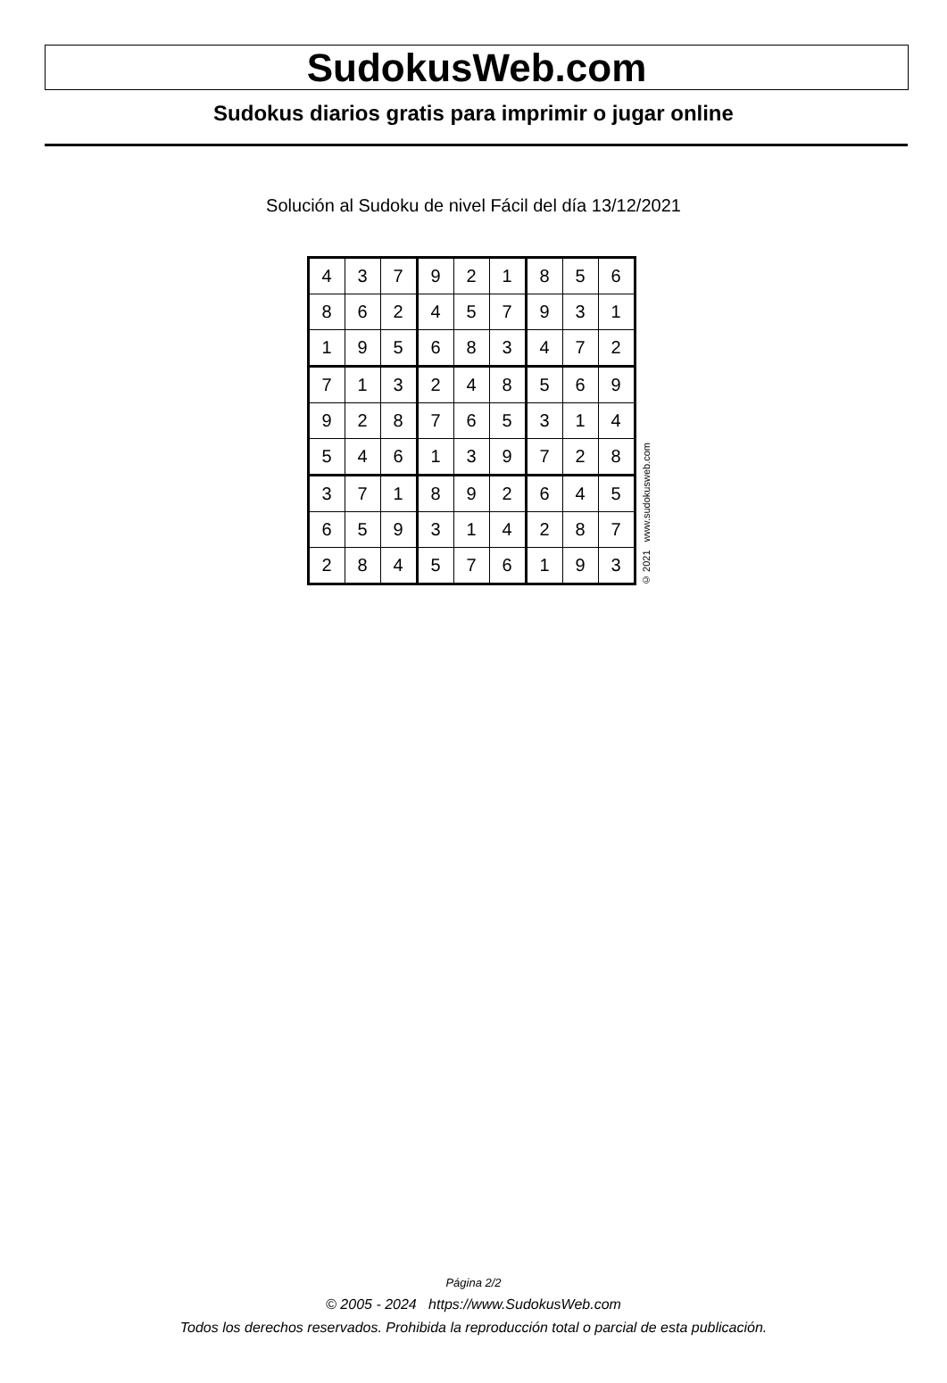SudokusWeb.com
Sudokus diarios gratis para imprimir o jugar online
Solución al Sudoku de nivel Fácil del día 13/12/2021
| 4 | 3 | 7 | 9 | 2 | 1 | 8 | 5 | 6 |
| 8 | 6 | 2 | 4 | 5 | 7 | 9 | 3 | 1 |
| 1 | 9 | 5 | 6 | 8 | 3 | 4 | 7 | 2 |
| 7 | 1 | 3 | 2 | 4 | 8 | 5 | 6 | 9 |
| 9 | 2 | 8 | 7 | 6 | 5 | 3 | 1 | 4 |
| 5 | 4 | 6 | 1 | 3 | 9 | 7 | 2 | 8 |
| 3 | 7 | 1 | 8 | 9 | 2 | 6 | 4 | 5 |
| 6 | 5 | 9 | 3 | 1 | 4 | 2 | 8 | 7 |
| 2 | 8 | 4 | 5 | 7 | 6 | 1 | 9 | 3 |
© 2021 www.sudokusweb.com
Página 2/2
© 2005 - 2024 https://www.SudokusWeb.com
Todos los derechos reservados. Prohibida la reproducción total o parcial de esta publicación.